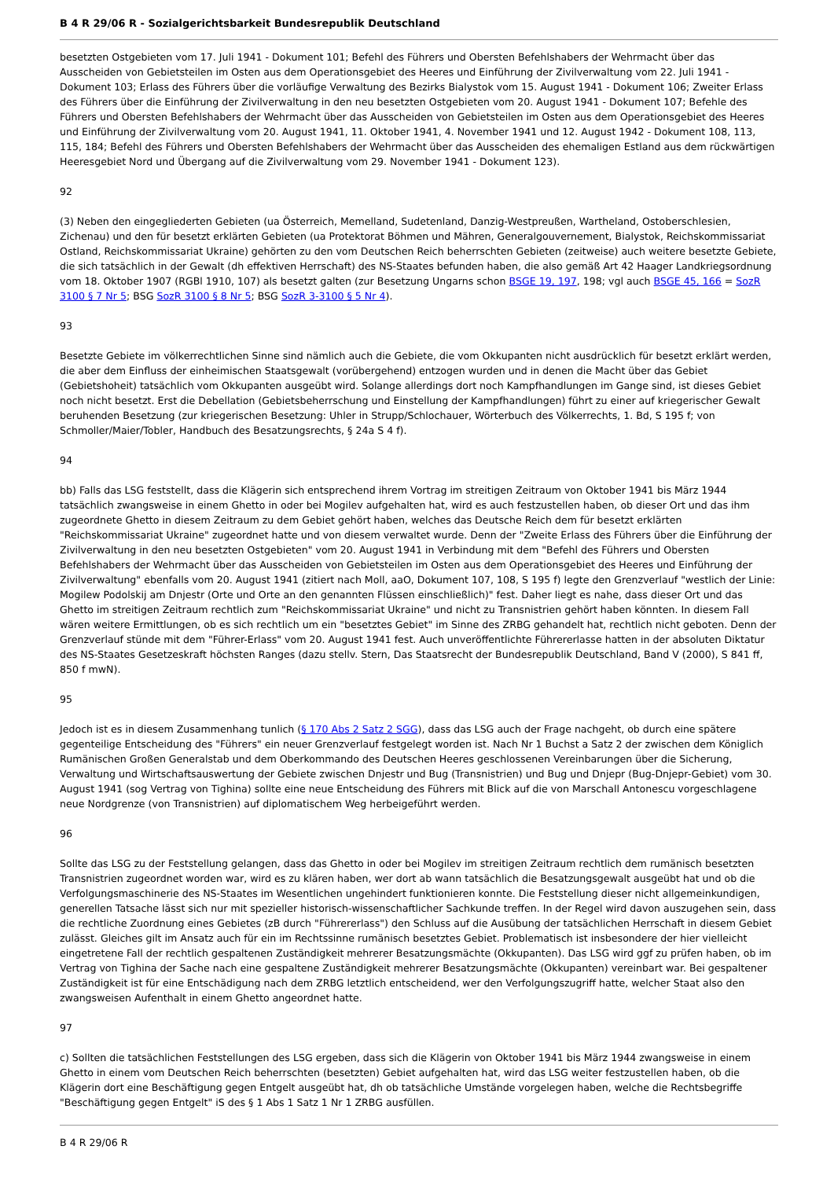B 4 R 29/06 R - Sozialgerichtsbarkeit Bundesrepublik Deutschland
besetzten Ostgebieten vom 17. Juli 1941 - Dokument 101; Befehl des Führers und Obersten Befehlshabers der Wehrmacht über das Ausscheiden von Gebietsteilen im Osten aus dem Operationsgebiet des Heeres und Einführung der Zivilverwaltung vom 22. Juli 1941 - Dokument 103; Erlass des Führers über die vorläufige Verwaltung des Bezirks Bialystok vom 15. August 1941 - Dokument 106; Zweiter Erlass des Führers über die Einführung der Zivilverwaltung in den neu besetzten Ostgebieten vom 20. August 1941 - Dokument 107; Befehle des Führers und Obersten Befehlshabers der Wehrmacht über das Ausscheiden von Gebietsteilen im Osten aus dem Operationsgebiet des Heeres und Einführung der Zivilverwaltung vom 20. August 1941, 11. Oktober 1941, 4. November 1941 und 12. August 1942 - Dokument 108, 113, 115, 184; Befehl des Führers und Obersten Befehlshabers der Wehrmacht über das Ausscheiden des ehemaligen Estland aus dem rückwärtigen Heeresgebiet Nord und Übergang auf die Zivilverwaltung vom 29. November 1941 - Dokument 123).
92
(3) Neben den eingegliederten Gebieten (ua Österreich, Memelland, Sudetenland, Danzig-Westpreußen, Wartheland, Ostoberschlesien, Zichenau) und den für besetzt erklärten Gebieten (ua Protektorat Böhmen und Mähren, Generalgouvernement, Bialystok, Reichskommissariat Ostland, Reichskommissariat Ukraine) gehörten zu den vom Deutschen Reich beherrschten Gebieten (zeitweise) auch weitere besetzte Gebiete, die sich tatsächlich in der Gewalt (dh effektiven Herrschaft) des NS-Staates befunden haben, die also gemäß Art 42 Haager Landkriegsordnung vom 18. Oktober 1907 (RGBl 1910, 107) als besetzt galten (zur Besetzung Ungarns schon BSGE 19, 197, 198; vgl auch BSGE 45, 166 = SozR 3100 § 7 Nr 5; BSG SozR 3100 § 8 Nr 5; BSG SozR 3-3100 § 5 Nr 4).
93
Besetzte Gebiete im völkerrechtlichen Sinne sind nämlich auch die Gebiete, die vom Okkupanten nicht ausdrücklich für besetzt erklärt werden, die aber dem Einfluss der einheimischen Staatsgewalt (vorübergehend) entzogen wurden und in denen die Macht über das Gebiet (Gebietshoheit) tatsächlich vom Okkupanten ausgeübt wird. Solange allerdings dort noch Kampfhandlungen im Gange sind, ist dieses Gebiet noch nicht besetzt. Erst die Debellation (Gebietsbeherrschung und Einstellung der Kampfhandlungen) führt zu einer auf kriegerischer Gewalt beruhenden Besetzung (zur kriegerischen Besetzung: Uhler in Strupp/Schlochauer, Wörterbuch des Völkerrechts, 1. Bd, S 195 f; von Schmoller/Maier/Tobler, Handbuch des Besatzungsrechts, § 24a S 4 f).
94
bb) Falls das LSG feststellt, dass die Klägerin sich entsprechend ihrem Vortrag im streitigen Zeitraum von Oktober 1941 bis März 1944 tatsächlich zwangsweise in einem Ghetto in oder bei Mogilev aufgehalten hat, wird es auch festzustellen haben, ob dieser Ort und das ihm zugeordnete Ghetto in diesem Zeitraum zu dem Gebiet gehört haben, welches das Deutsche Reich dem für besetzt erklärten "Reichskommissariat Ukraine" zugeordnet hatte und von diesem verwaltet wurde. Denn der "Zweite Erlass des Führers über die Einführung der Zivilverwaltung in den neu besetzten Ostgebieten" vom 20. August 1941 in Verbindung mit dem "Befehl des Führers und Obersten Befehlshabers der Wehrmacht über das Ausscheiden von Gebietsteilen im Osten aus dem Operationsgebiet des Heeres und Einführung der Zivilverwaltung" ebenfalls vom 20. August 1941 (zitiert nach Moll, aaO, Dokument 107, 108, S 195 f) legte den Grenzverlauf "westlich der Linie: Mogilew Podolskij am Dnjestr (Orte und Orte an den genannten Flüssen einschließlich)" fest. Daher liegt es nahe, dass dieser Ort und das Ghetto im streitigen Zeitraum rechtlich zum "Reichskommissariat Ukraine" und nicht zu Transnistrien gehört haben könnten. In diesem Fall wären weitere Ermittlungen, ob es sich rechtlich um ein "besetztes Gebiet" im Sinne des ZRBG gehandelt hat, rechtlich nicht geboten. Denn der Grenzverlauf stünde mit dem "Führer-Erlass" vom 20. August 1941 fest. Auch unveröffentlichte Führererlasse hatten in der absoluten Diktatur des NS-Staates Gesetzeskraft höchsten Ranges (dazu stellv. Stern, Das Staatsrecht der Bundesrepublik Deutschland, Band V (2000), S 841 ff, 850 f mwN).
95
Jedoch ist es in diesem Zusammenhang tunlich (§ 170 Abs 2 Satz 2 SGG), dass das LSG auch der Frage nachgeht, ob durch eine spätere gegenteilige Entscheidung des "Führers" ein neuer Grenzverlauf festgelegt worden ist. Nach Nr 1 Buchst a Satz 2 der zwischen dem Königlich Rumänischen Großen Generalstab und dem Oberkommando des Deutschen Heeres geschlossenen Vereinbarungen über die Sicherung, Verwaltung und Wirtschaftsauswertung der Gebiete zwischen Dnjestr und Bug (Transnistrien) und Bug und Dnjepr (Bug-Dnjepr-Gebiet) vom 30. August 1941 (sog Vertrag von Tighina) sollte eine neue Entscheidung des Führers mit Blick auf die von Marschall Antonescu vorgeschlagene neue Nordgrenze (von Transnistrien) auf diplomatischem Weg herbeigeführt werden.
96
Sollte das LSG zu der Feststellung gelangen, dass das Ghetto in oder bei Mogilev im streitigen Zeitraum rechtlich dem rumänisch besetzten Transnistrien zugeordnet worden war, wird es zu klären haben, wer dort ab wann tatsächlich die Besatzungsgewalt ausgeübt hat und ob die Verfolgungsmaschinerie des NS-Staates im Wesentlichen ungehindert funktionieren konnte. Die Feststellung dieser nicht allgemeinkundigen, generellen Tatsache lässt sich nur mit spezieller historisch-wissenschaftlicher Sachkunde treffen. In der Regel wird davon auszugehen sein, dass die rechtliche Zuordnung eines Gebietes (zB durch "Führererlass") den Schluss auf die Ausübung der tatsächlichen Herrschaft in diesem Gebiet zulässt. Gleiches gilt im Ansatz auch für ein im Rechtssinne rumänisch besetztes Gebiet. Problematisch ist insbesondere der hier vielleicht eingetretene Fall der rechtlich gespaltenen Zuständigkeit mehrerer Besatzungsmächte (Okkupanten). Das LSG wird ggf zu prüfen haben, ob im Vertrag von Tighina der Sache nach eine gespaltene Zuständigkeit mehrerer Besatzungsmächte (Okkupanten) vereinbart war. Bei gespaltener Zuständigkeit ist für eine Entschädigung nach dem ZRBG letztlich entscheidend, wer den Verfolgungszugriff hatte, welcher Staat also den zwangsweisen Aufenthalt in einem Ghetto angeordnet hatte.
97
c) Sollten die tatsächlichen Feststellungen des LSG ergeben, dass sich die Klägerin von Oktober 1941 bis März 1944 zwangsweise in einem Ghetto in einem vom Deutschen Reich beherrschten (besetzten) Gebiet aufgehalten hat, wird das LSG weiter festzustellen haben, ob die Klägerin dort eine Beschäftigung gegen Entgelt ausgeübt hat, dh ob tatsächliche Umstände vorgelegen haben, welche die Rechtsbegriffe "Beschäftigung gegen Entgelt" iS des § 1 Abs 1 Satz 1 Nr 1 ZRBG ausfüllen.
B 4 R 29/06 R